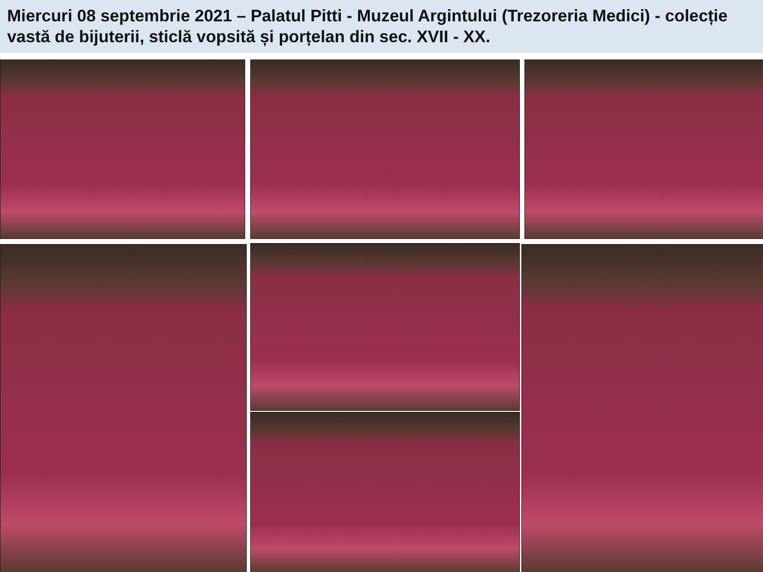Miercuri 08 septembrie 2021 – Palatul Pitti - Muzeul Argintului (Trezoreria Medici) - colecție vastă de bijuterii, sticlă vopsită și porțelan din sec. XVII - XX.